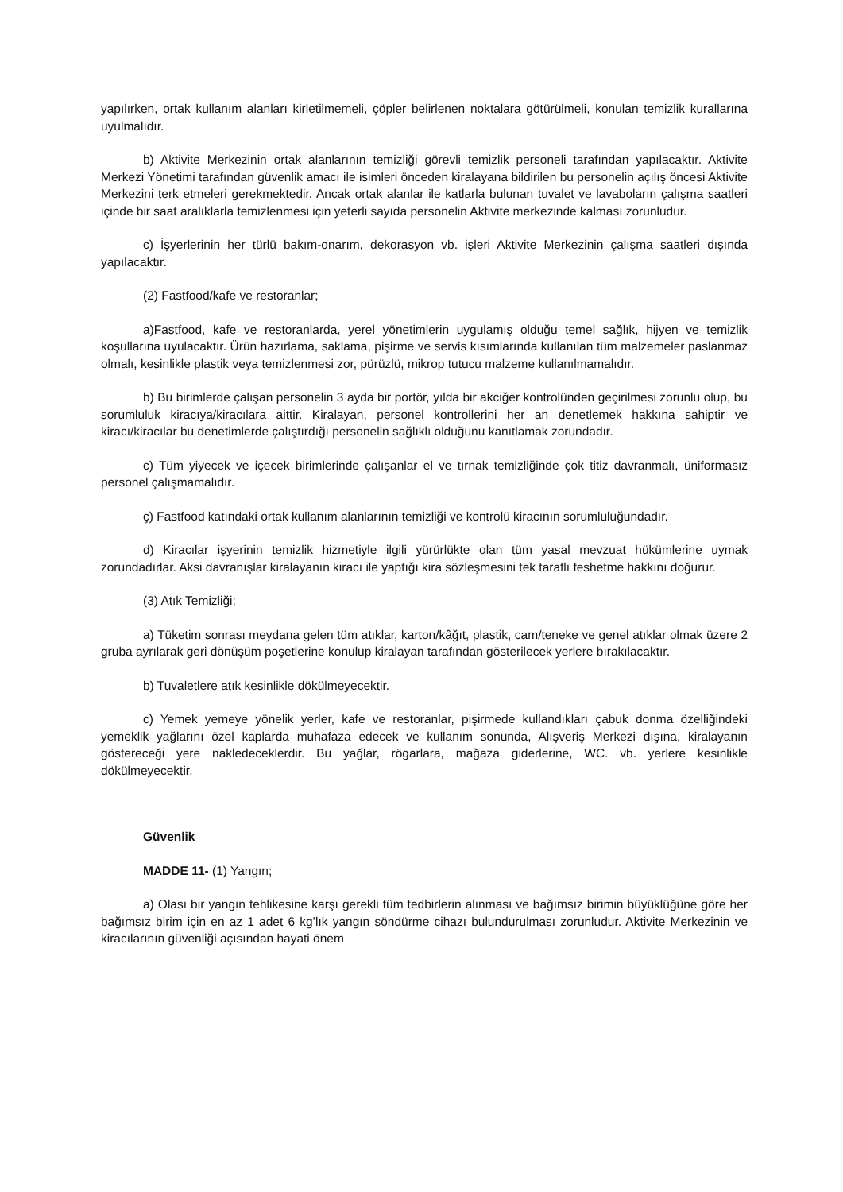yapılırken, ortak kullanım alanları kirletilmemeli, çöpler belirlenen noktalara götürülmeli, konulan temizlik kurallarına uyulmalıdır.
b) Aktivite Merkezinin ortak alanlarının temizliği görevli temizlik personeli tarafından yapılacaktır. Aktivite Merkezi Yönetimi tarafından güvenlik amacı ile isimleri önceden kiralayana bildirilen bu personelin açılış öncesi Aktivite Merkezini terk etmeleri gerekmektedir. Ancak ortak alanlar ile katlarla bulunan tuvalet ve lavaboların çalışma saatleri içinde bir saat aralıklarla temizlenmesi için yeterli sayıda personelin Aktivite merkezinde kalması zorunludur.
c) İşyerlerinin her türlü bakım-onarım, dekorasyon vb. işleri Aktivite Merkezinin çalışma saatleri dışında yapılacaktır.
(2) Fastfood/kafe ve restoranlar;
a)Fastfood, kafe ve restoranlarda, yerel yönetimlerin uygulamış olduğu temel sağlık, hijyen ve temizlik koşullarına uyulacaktır. Ürün hazırlama, saklama, pişirme ve servis kısımlarında kullanılan tüm malzemeler paslanmaz olmalı, kesinlikle plastik veya temizlenmesi zor, pürüzlü, mikrop tutucu malzeme kullanılmamalıdır.
b) Bu birimlerde çalışan personelin 3 ayda bir portör, yılda bir akciğer kontrolünden geçirilmesi zorunlu olup, bu sorumluluk kiracıya/kiracılara aittir. Kiralayan, personel kontrollerini her an denetlemek hakkına sahiptir ve kiracı/kiracılar bu denetimlerde çalıştırdığı personelin sağlıklı olduğunu kanıtlamak zorundadır.
c) Tüm yiyecek ve içecek birimlerinde çalışanlar el ve tırnak temizliğinde çok titiz davranmalı, üniformasız personel çalışmamalıdır.
ç) Fastfood katındaki ortak kullanım alanlarının temizliği ve kontrolü kiracının sorumluluğundadır.
d) Kiracılar işyerinin temizlik hizmetiyle ilgili yürürlükte olan tüm yasal mevzuat hükümlerine uymak zorundadırlar. Aksi davranışlar kiralayanın kiracı ile yaptığı kira sözleşmesini tek taraflı feshetme hakkını doğurur.
(3) Atık Temizliği;
a) Tüketim sonrası meydana gelen tüm atıklar, karton/kâğıt, plastik, cam/teneke ve genel atıklar olmak üzere 2 gruba ayrılarak geri dönüşüm poşetlerine konulup kiralayan tarafından gösterilecek yerlere bırakılacaktır.
b) Tuvaletlere atık kesinlikle dökülmeyecektir.
c) Yemek yemeye yönelik yerler, kafe ve restoranlar, pişirmede kullandıkları çabuk donma özelliğindeki yemeklik yağlarını özel kaplarda muhafaza edecek ve kullanım sonunda, Alışveriş Merkezi dışına, kiralayanın göstereceği yere nakledeceklerdir. Bu yağlar, rögarlara, mağaza giderlerine, WC. vb. yerlere kesinlikle dökülmeyecektir.
Güvenlik
MADDE 11- (1) Yangın;
a) Olası bir yangın tehlikesine karşı gerekli tüm tedbirlerin alınması ve bağımsız birimin büyüklüğüne göre her bağımsız birim için en az 1 adet 6 kg’lık yangın söndürme cihazı bulundurulması zorunludur. Aktivite Merkezinin ve kiracılarının güvenliği açısından hayati önem